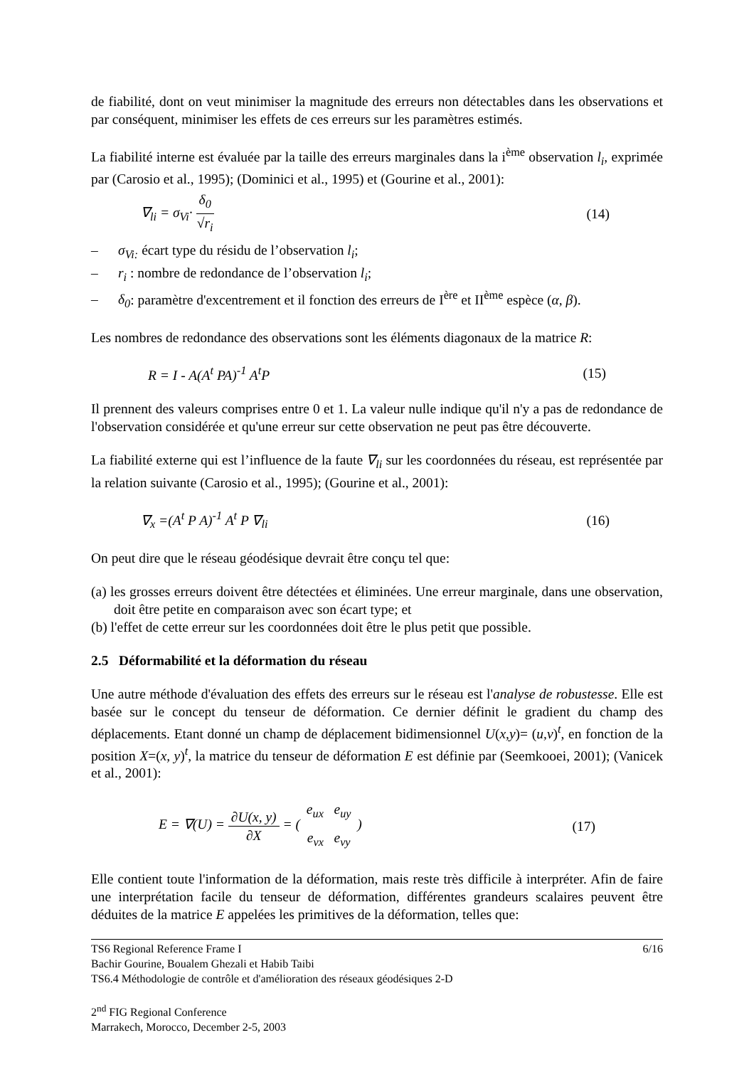de fiabilité, dont on veut minimiser la magnitude des erreurs non détectables dans les observations et par conséquent, minimiser les effets de ces erreurs sur les paramètres estimés.
La fiabilité interne est évaluée par la taille des erreurs marginales dans la i<sup>ème</sup> observation l<sub>i</sub>, exprimée par (Carosio et al., 1995); (Dominici et al., 1995) et (Gourine et al., 2001):
∇<sub>li</sub> = σ<sub>Vi</sub>· δ<sub>0</sub> √r<sub>i</sub> (14)
– σ<sub>Vi:</sub> écart type du résidu de l’observation l<sub>i</sub>;
– r<sub>i</sub> : nombre de redondance de l’observation l<sub>i</sub>;
– δ<sub>0</sub>: paramètre d'excentrement et il fonction des erreurs de I<sup>ère</sup> et II<sup>ème</sup> espèce (α, β).
Les nombres de redondance des observations sont les éléments diagonaux de la matrice R:
R = I - A(A<sup>t</sup> PA)<sup>-1</sup> A<sup>t</sup>P (15)
Il prennent des valeurs comprises entre 0 et 1. La valeur nulle indique qu'il n'y a pas de redondance de l'observation considérée et qu'une erreur sur cette observation ne peut pas être découverte.
La fiabilité externe qui est l’influence de la faute ∇<sub>li</sub> sur les coordonnées du réseau, est représentée par la relation suivante (Carosio et al., 1995); (Gourine et al., 2001):
∇<sub>x</sub> =(A<sup>t</sup> P A)<sup>-1</sup> A<sup>t</sup> P ∇<sub>li</sub> (16)
On peut dire que le réseau géodésique devrait être conçu tel que:
(a) les grosses erreurs doivent être détectées et éliminées. Une erreur marginale, dans une observation, doit être petite en comparaison avec son écart type; et
(b) l'effet de cette erreur sur les coordonnées doit être le plus petit que possible.
2.5 Déformabilité et la déformation du réseau
Une autre méthode d'évaluation des effets des erreurs sur le réseau est l'analyse de robustesse. Elle est basée sur le concept du tenseur de déformation. Ce dernier définit le gradient du champ des déplacements. Etant donné un champ de déplacement bidimensionnel U(x,y)= (u,v)<sup>t</sup>, en fonction de la position X=(x, y)<sup>t</sup>, la matrice du tenseur de déformation E est définie par (Seemkooei, 2001); (Vanicek et al., 2001):
E = ∇(U) = ∂U(x, y) ∂X = ( e<sub>ux</sub> e<sub>uy</sub> e<sub>vx</sub> e<sub>vy</sub> ) (17)
Elle contient toute l'information de la déformation, mais reste très difficile à interpréter. Afin de faire une interprétation facile du tenseur de déformation, différentes grandeurs scalaires peuvent être déduites de la matrice E appelées les primitives de la déformation, telles que:
TS6 Regional Reference Frame I 6/16
Bachir Gourine, Boualem Ghezali et Habib Taibi
TS6.4 Méthodologie de contrôle et d'amélioration des réseaux géodésiques 2-D
2<sup>nd</sup> FIG Regional Conference
Marrakech, Morocco, December 2-5, 2003